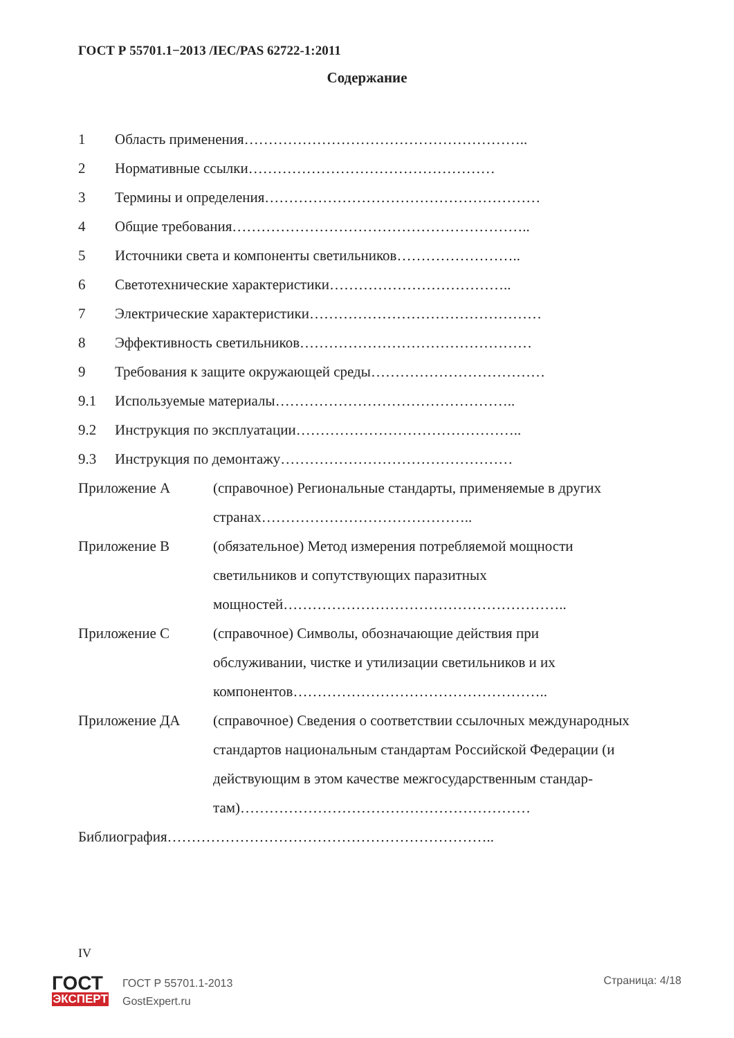ГОСТ Р 55701.1−2013 /IEC/PAS 62722-1:2011
Содержание
1 Область применения…………………………………………………..
2 Нормативные ссылки……………………………………………
3 Термины и определения…………………………………………………
4 Общие требования……………………………………………………..
5 Источники света и компоненты светильников……………………..
6 Светотехнические характеристики………………………………..
7 Электрические характеристики…………………………………………
8 Эффективность светильников…………………………………………
9 Требования к защите окружающей среды………………………………
9.1 Используемые материалы…………………………………………..
9.2 Инструкция по эксплуатации………………………………………..
9.3 Инструкция по демонтажу…………………………………………
Приложение А (справочное) Региональные стандарты, применяемые в других странах……………………………………..
Приложение В (обязательное) Метод измерения потребляемой мощности светильников и сопутствующих паразитных мощностей…………………………………………………..
Приложение С (справочное) Символы, обозначающие действия при обслуживании, чистке и утилизации светильников и их компонентов……………………………………………..
Приложение ДА (справочное) Сведения о соответствии ссылочных международных стандартов национальным стандартам Российской Федерации (и действующим в этом качестве межгосударственным стандар-
там)……………………………………………………
Библиография…………………………………………………………..
IV
ГОСТ
ЭКСПЕРТ
ГОСТ Р 55701.1-2013
GostExpert.ru
Страница: 4/18